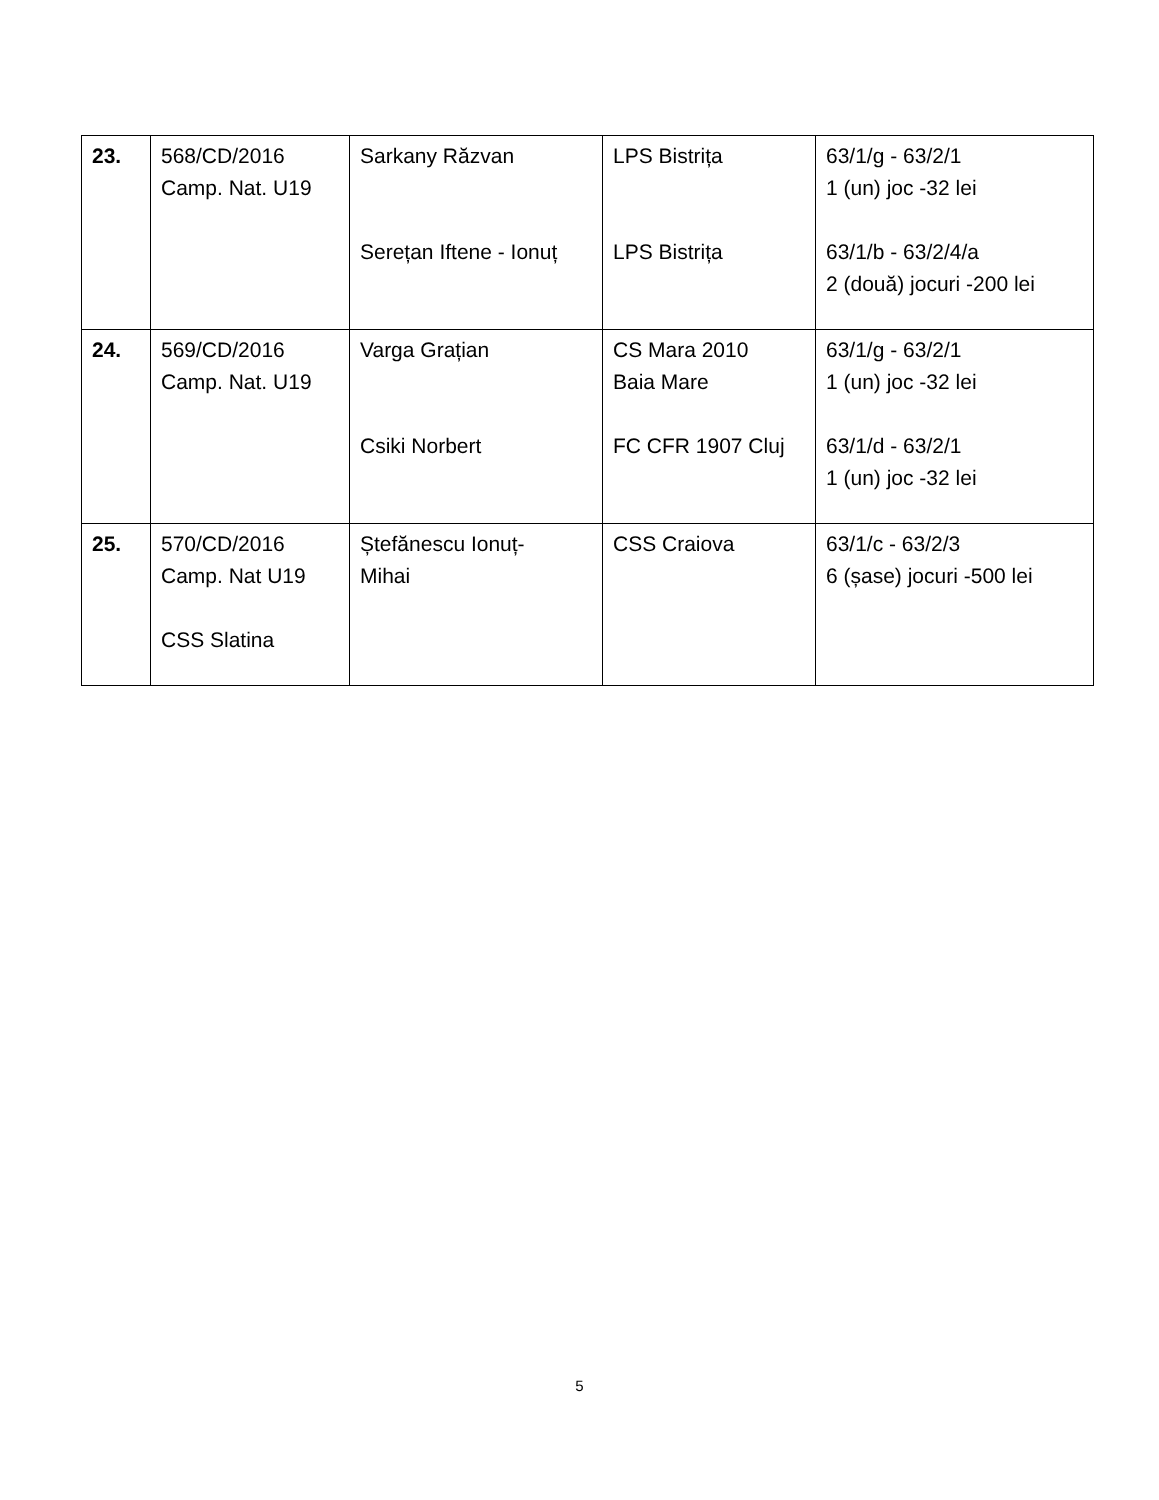| 23. | 568/CD/2016 Camp. Nat. U19 | Sarkany Răzvan Serețan Iftene - Ionuț | LPS Bistrița LPS Bistrița | 63/1/g - 63/2/1 1 (un) joc -32 lei 63/1/b - 63/2/4/a 2 (două) jocuri -200 lei |
| 24. | 569/CD/2016 Camp. Nat. U19 | Varga Grațian Csiki Norbert | CS Mara 2010 Baia Mare FC CFR 1907 Cluj | 63/1/g - 63/2/1 1 (un) joc -32 lei 63/1/d - 63/2/1 1 (un) joc -32 lei |
| 25. | 570/CD/2016 Camp. Nat U19 CSS Slatina | Ștefănescu Ionuț- Mihai | CSS Craiova | 63/1/c - 63/2/3 6 (șase) jocuri -500 lei |
5